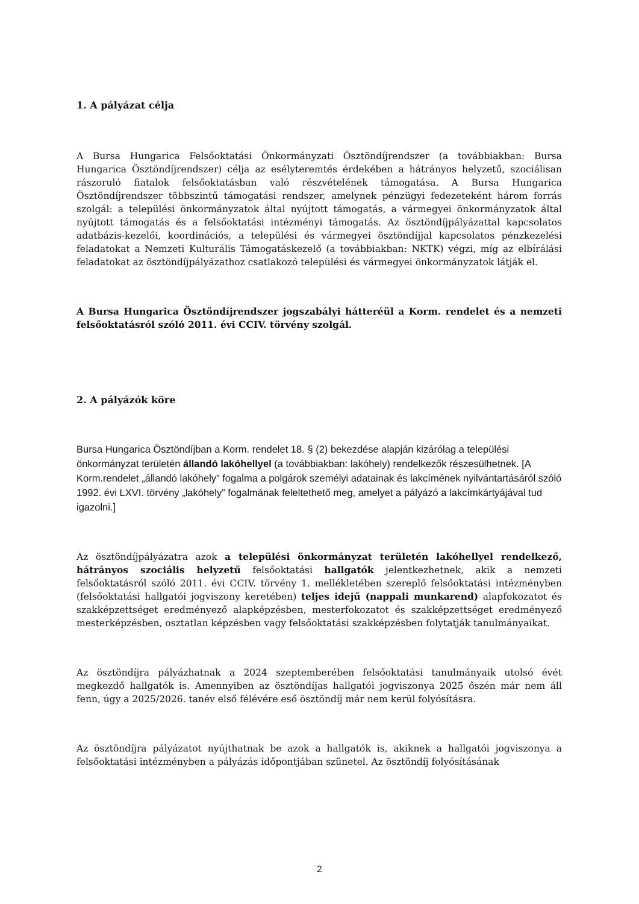1. A pályázat célja
A Bursa Hungarica Felsőoktatási Önkormányzati Ösztöndíjrendszer (a továbbiakban: Bursa Hungarica Ösztöndíjrendszer) célja az esélyteremtés érdekében a hátrányos helyzetű, szociálisan rászoruló fiatalok felsőoktatásban való részvételének támogatása. A Bursa Hungarica Ösztöndíjrendszer többszintű támogatási rendszer, amelynek pénzügyi fedezeteként három forrás szolgál: a települési önkormányzatok által nyújtott támogatás, a vármegyei önkormányzatok által nyújtott támogatás és a felsőoktatási intézményi támogatás. Az ösztöndíjpályázattal kapcsolatos adatbázis-kezelői, koordinációs, a települési és vármegyei ösztöndíjjal kapcsolatos pénzkezelési feladatokat a Nemzeti Kulturális Támogatáskezelő (a továbbiakban: NKTK) végzi, míg az elbírálási feladatokat az ösztöndíjpályázathoz csatlakozó települési és vármegyei önkormányzatok látják el.
A Bursa Hungarica Ösztöndíjrendszer jogszabályi hátteréül a Korm. rendelet és a nemzeti felsőoktatásról szóló 2011. évi CCIV. törvény szolgál.
2. A pályázók köre
Bursa Hungarica Ösztöndíjban a Korm. rendelet 18. § (2) bekezdése alapján kizárólag a települési önkormányzat területén állandó lakóhellyel (a továbbiakban: lakóhely) rendelkezők részesülhetnek. [A Korm.rendelet „állandó lakóhely” fogalma a polgárok személyi adatainak és lakcímének nyilvántartásáról szóló 1992. évi LXVI. törvény „lakóhely” fogalmának feleltethető meg, amelyet a pályázó a lakcímkártyájával tud igazolni.]
Az ösztöndíjpályázatra azok a települési önkormányzat területén lakóhellyel rendelkező, hátrányos szociális helyzetű felsőoktatási hallgatók jelentkezhetnek, akik a nemzeti felsőoktatásról szóló 2011. évi CCIV. törvény 1. mellékletében szereplő felsőoktatási intézményben (felsőoktatási hallgatói jogviszony keretében) teljes idejű (nappali munkarend) alapfokozatot és szakképzettséget eredményező alapképzésben, mesterfokozatot és szakképzettséget eredményező mesterképzésben, osztatlan képzésben vagy felsőoktatási szakképzésben folytatják tanulmányaikat.
Az ösztöndíjra pályázhatnak a 2024 szeptemberében felsőoktatási tanulmányaik utolsó évét megkezdő hallgatók is. Amennyiben az ösztöndíjas hallgatói jogviszonya 2025 őszén már nem áll fenn, úgy a 2025/2026. tanév első félévére eső ösztöndíj már nem kerül folyósításra.
Az ösztöndíjra pályázatot nyújthatnak be azok a hallgatók is, akiknek a hallgatói jogviszonya a felsőoktatási intézményben a pályázás időpontjában szünetel. Az ösztöndíj folyósításának
2